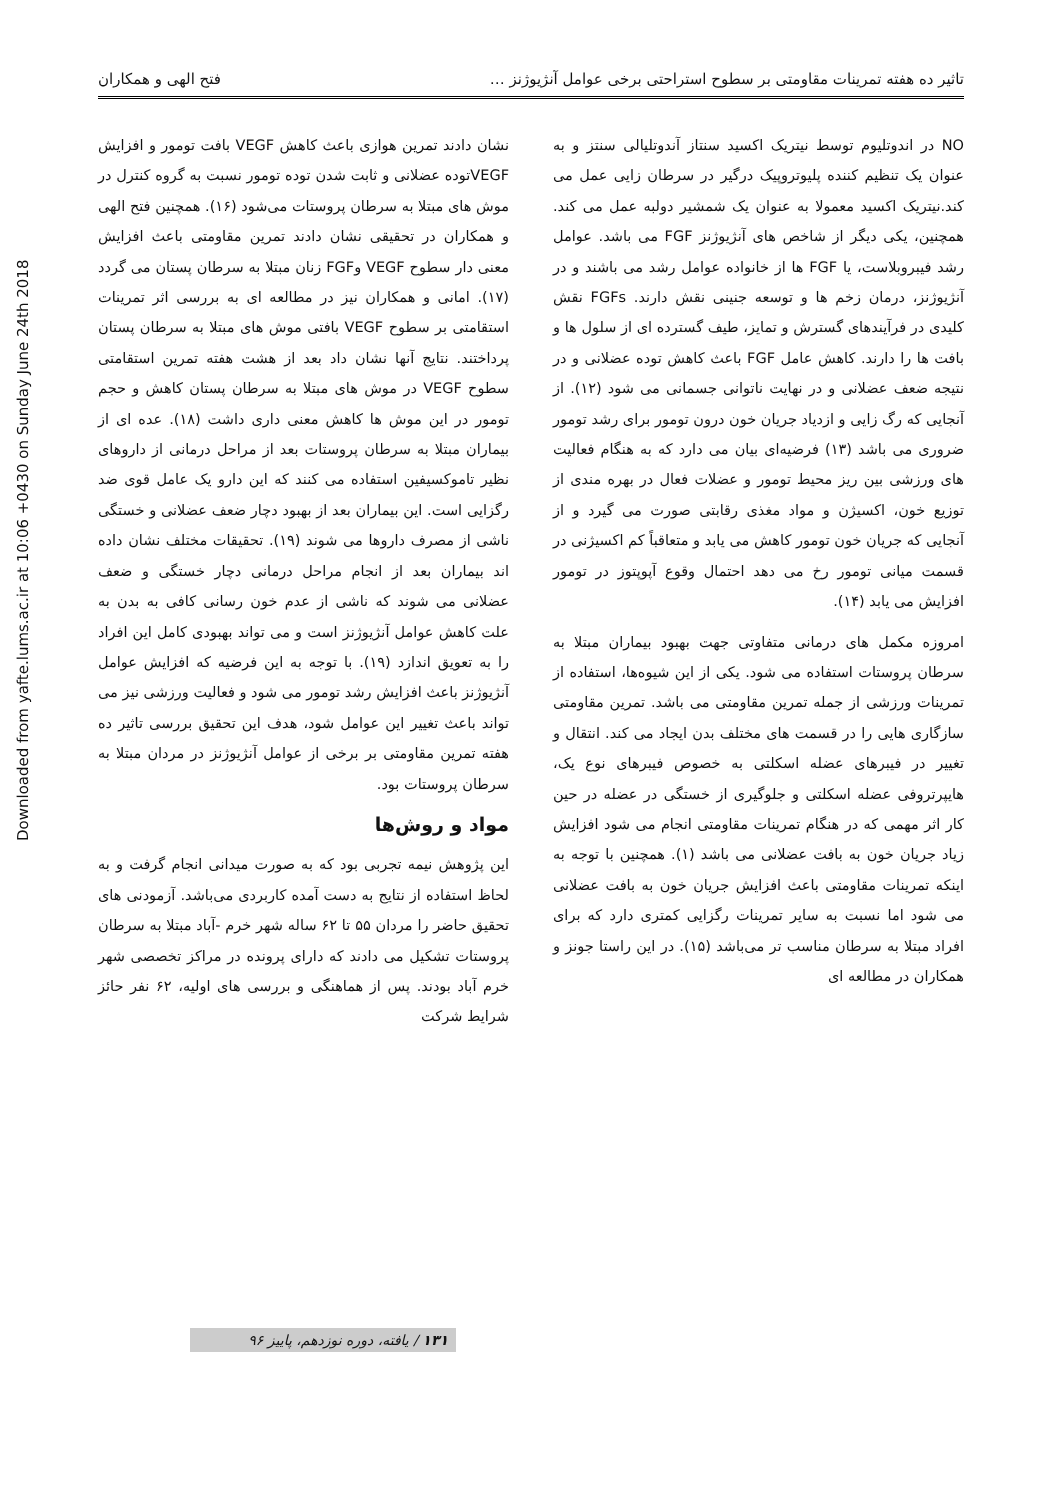Downloaded from yafte.lums.ac.ir at 10:06 +0430 on Sunday June 24th 2018
تاثیر ده هفته تمرینات مقاومتی بر سطوح استراحتی برخی عوامل آنژیوژنز … فتح الهی و همکاران
NO در اندوتلیوم توسط نیتریک اکسید سنتاز آندوتلیالی سنتز و به عنوان یک تنظیم کننده پلیوتروپیک درگیر در سرطان زایی عمل می کند.نیتریک اکسید معمولا به عنوان یک شمشیر دولبه عمل می کند. همچنین، یکی دیگر از شاخص های آنژیوژنز FGF می باشد. عوامل رشد فیبروبلاست، یا FGF ها از خانواده عوامل رشد می باشند و در آنژیوژنز، درمان زخم ها و توسعه جنینی نقش دارند. FGFs نقش کلیدی در فرآیندهای گسترش و تمایز، طیف گسترده ای از سلول ها و بافت ها را دارند. کاهش عامل FGF باعث کاهش توده عضلانی و در نتیجه ضعف عضلانی و در نهایت ناتوانی جسمانی می شود (۱۲). از آنجایی که رگ زایی و ازدیاد جریان خون درون تومور برای رشد تومور ضروری می باشد (۱۳) فرضیه‌ای بیان می دارد که به هنگام فعالیت های ورزشی بین ریز محیط تومور و عضلات فعال در بهره مندی از توزیع خون، اکسیژن و مواد مغذی رقابتی صورت می گیرد و از آنجایی که جریان خون تومور کاهش می یابد و متعاقباً کم اکسیژنی در قسمت میانی تومور رخ می دهد احتمال وقوع آپوپتوز در تومور افزایش می یابد (۱۴).
امروزه مکمل های درمانی متفاوتی جهت بهبود بیماران مبتلا به سرطان پروستات استفاده می شود. یکی از این شیوه‌ها، استفاده از تمرینات ورزشی از جمله تمرین مقاومتی می باشد. تمرین مقاومتی سازگاری هایی را در قسمت های مختلف بدن ایجاد می کند. انتقال و تغییر در فیبرهای عضله اسکلتی به خصوص فیبرهای نوع یک، هایپرتروفی عضله اسکلتی و جلوگیری از خستگی در عضله در حین کار اثر مهمی که در هنگام تمرینات مقاومتی انجام می شود افزایش زیاد جریان خون به بافت عضلانی می باشد (۱). همچنین با توجه به اینکه تمرینات مقاومتی باعث افزایش جریان خون به بافت عضلانی می شود اما نسبت به سایر تمرینات رگزایی کمتری دارد که برای افراد مبتلا به سرطان مناسب تر می‌باشد (۱۵). در این راستا جونز و همکاران در مطالعه ای
نشان دادند تمرین هوازی باعث کاهش VEGF بافت تومور و افزایش VEGFتوده عضلانی و ثابت شدن توده تومور نسبت به گروه کنترل در موش های مبتلا به سرطان پروستات می‌شود (۱۶). همچنین فتح الهی و همکاران در تحقیقی نشان دادند تمرین مقاومتی باعث افزایش معنی دار سطوح VEGF وFGF زنان مبتلا به سرطان پستان می گردد (۱۷). امانی و همکاران نیز در مطالعه ای به بررسی اثر تمرینات استقامتی بر سطوح VEGF بافتی موش های مبتلا به سرطان پستان پرداختند. نتایج آنها نشان داد بعد از هشت هفته تمرین استقامتی سطوح VEGF در موش های مبتلا به سرطان پستان کاهش و حجم تومور در این موش ها کاهش معنی داری داشت (۱۸). عده ای از بیماران مبتلا به سرطان پروستات بعد از مراحل درمانی از داروهای نظیر تاموکسیفین استفاده می کنند که این دارو یک عامل قوی ضد رگزایی است. این بیماران بعد از بهبود دچار ضعف عضلانی و خستگی ناشی از مصرف داروها می شوند (۱۹). تحقیقات مختلف نشان داده اند بیماران بعد از انجام مراحل درمانی دچار خستگی و ضعف عضلانی می شوند که ناشی از عدم خون رسانی کافی به بدن به علت کاهش عوامل آنژیوژنز است و می تواند بهبودی کامل این افراد را به تعویق اندازد (۱۹). با توجه به این فرضیه که افزایش عوامل آنژیوژنز باعث افزایش رشد تومور می شود و فعالیت ورزشی نیز می تواند باعث تغییر این عوامل شود، هدف این تحقیق بررسی تاثیر ده هفته تمرین مقاومتی بر برخی از عوامل آنژیوژنز در مردان مبتلا به سرطان پروستات بود.
مواد و روش‌ها
این پژوهش نیمه تجربی بود که به صورت میدانی انجام گرفت و به لحاظ استفاده از نتایج به دست آمده کاربردی می‌باشد. آزمودنی های تحقیق حاضر را مردان ۵۵ تا ۶۲ ساله شهر خرم -آباد مبتلا به سرطان پروستات تشکیل می دادند که دارای پرونده در مراکز تخصصی شهر خرم آباد بودند. پس از هماهنگی و بررسی های اولیه، ۶۲ نفر حائز شرایط شرکت
۱۳۱ / یافته، دوره نوزدهم، پاییز ۹۶